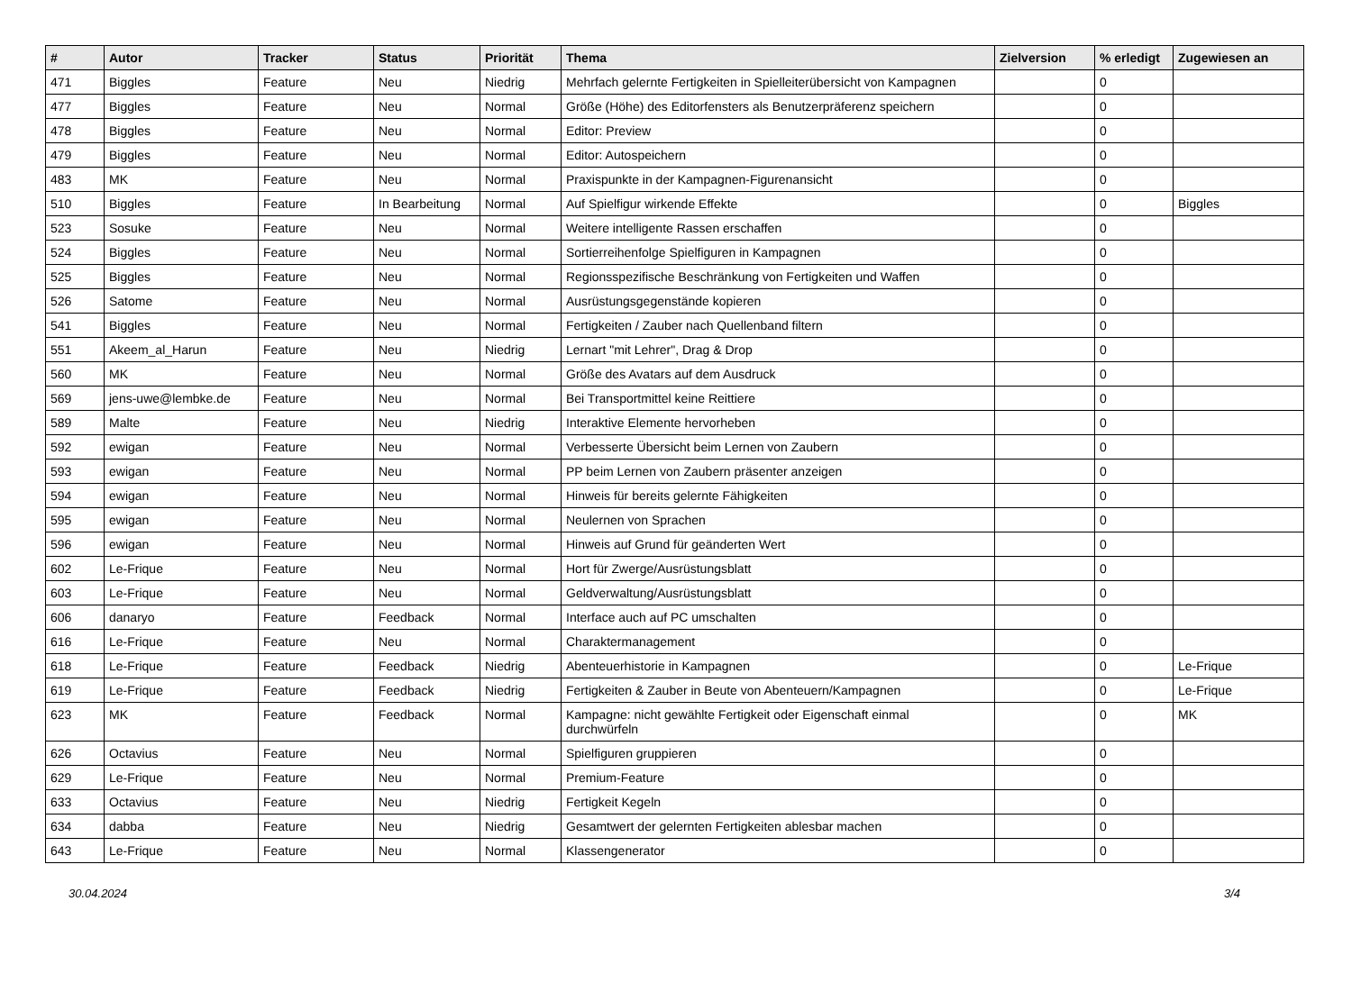| # | Autor | Tracker | Status | Priorität | Thema | Zielversion | % erledigt | Zugewiesen an |
| --- | --- | --- | --- | --- | --- | --- | --- | --- |
| 471 | Biggles | Feature | Neu | Niedrig | Mehrfach gelernte Fertigkeiten in Spielleiterübersicht von Kampagnen | | 0 | |
| 477 | Biggles | Feature | Neu | Normal | Größe (Höhe) des Editorfensters als Benutzerpräferenz speichern | | 0 | |
| 478 | Biggles | Feature | Neu | Normal | Editor: Preview | | 0 | |
| 479 | Biggles | Feature | Neu | Normal | Editor: Autospeichern | | 0 | |
| 483 | MK | Feature | Neu | Normal | Praxispunkte in der Kampagnen-Figurenansicht | | 0 | |
| 510 | Biggles | Feature | In Bearbeitung | Normal | Auf Spielfigur wirkende Effekte | | 0 | Biggles |
| 523 | Sosuke | Feature | Neu | Normal | Weitere intelligente Rassen erschaffen | | 0 | |
| 524 | Biggles | Feature | Neu | Normal | Sortierreihenfolge Spielfiguren in Kampagnen | | 0 | |
| 525 | Biggles | Feature | Neu | Normal | Regionsspezifische Beschränkung von Fertigkeiten und Waffen | | 0 | |
| 526 | Satome | Feature | Neu | Normal | Ausrüstungsgegenstände kopieren | | 0 | |
| 541 | Biggles | Feature | Neu | Normal | Fertigkeiten / Zauber nach Quellenband filtern | | 0 | |
| 551 | Akeem_al_Harun | Feature | Neu | Niedrig | Lernart "mit Lehrer", Drag & Drop | | 0 | |
| 560 | MK | Feature | Neu | Normal | Größe des Avatars auf dem Ausdruck | | 0 | |
| 569 | jens-uwe@lembke.de | Feature | Neu | Normal | Bei Transportmittel keine Reittiere | | 0 | |
| 589 | Malte | Feature | Neu | Niedrig | Interaktive Elemente hervorheben | | 0 | |
| 592 | ewigan | Feature | Neu | Normal | Verbesserte Übersicht beim Lernen von Zaubern | | 0 | |
| 593 | ewigan | Feature | Neu | Normal | PP beim Lernen von Zaubern präsenter anzeigen | | 0 | |
| 594 | ewigan | Feature | Neu | Normal | Hinweis für bereits gelernte Fähigkeiten | | 0 | |
| 595 | ewigan | Feature | Neu | Normal | Neulernen von Sprachen | | 0 | |
| 596 | ewigan | Feature | Neu | Normal | Hinweis auf Grund für geänderten Wert | | 0 | |
| 602 | Le-Frique | Feature | Neu | Normal | Hort für Zwerge/Ausrüstungsblatt | | 0 | |
| 603 | Le-Frique | Feature | Neu | Normal | Geldverwaltung/Ausrüstungsblatt | | 0 | |
| 606 | danaryo | Feature | Feedback | Normal | Interface auch auf PC umschalten | | 0 | |
| 616 | Le-Frique | Feature | Neu | Normal | Charaktermanagement | | 0 | |
| 618 | Le-Frique | Feature | Feedback | Niedrig | Abenteuerhistorie in Kampagnen | | 0 | Le-Frique |
| 619 | Le-Frique | Feature | Feedback | Niedrig | Fertigkeiten & Zauber in Beute von Abenteuern/Kampagnen | | 0 | Le-Frique |
| 623 | MK | Feature | Feedback | Normal | Kampagne: nicht gewählte Fertigkeit oder Eigenschaft einmal durchwürfeln | | 0 | MK |
| 626 | Octavius | Feature | Neu | Normal | Spielfiguren gruppieren | | 0 | |
| 629 | Le-Frique | Feature | Neu | Normal | Premium-Feature | | 0 | |
| 633 | Octavius | Feature | Neu | Niedrig | Fertigkeit Kegeln | | 0 | |
| 634 | dabba | Feature | Neu | Niedrig | Gesamtwert der gelernten Fertigkeiten ablesbar machen | | 0 | |
| 643 | Le-Frique | Feature | Neu | Normal | Klassengenerator | | 0 | |
30.04.2024 3/4